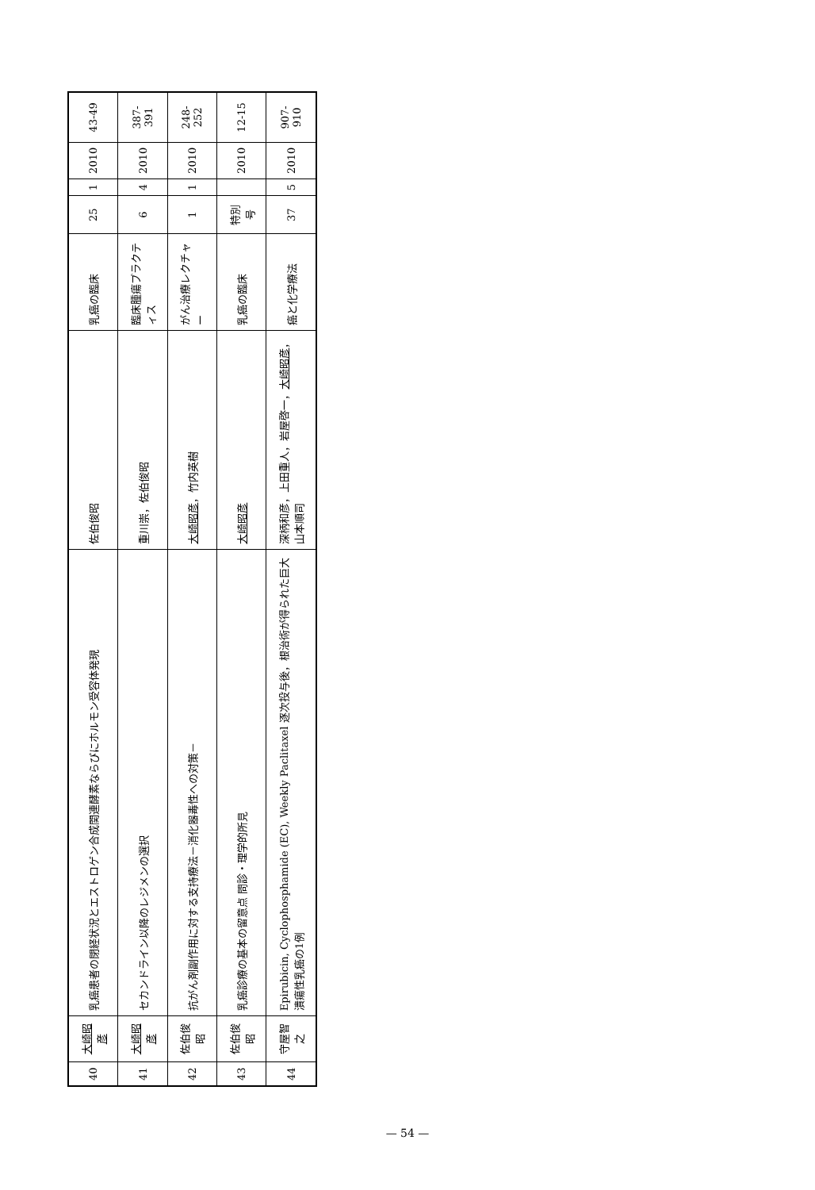| 40 | 大崎昭彦 | 乳癌患者の閉経状況とエストロゲン合成関連酵素ならびにホルモン受容体発現 | 佐伯俊昭 | 乳癌の臨床 | 25 | 1 | 2010 | 43-49 |
| 41 | 大崎昭彦 | セカンドライン以降のレジメンの選択 | 重川崇，佐伯俊昭 | 臨床腫瘍プラクティス | 6 | 4 | 2010 | 387-391 |
| 42 | 佐伯俊昭 | 抗がん剤副作用に対する支持療法－消化器毒性への対策－ | 大崎昭彦 ，竹内英樹 | がん治療レクチャー | 1 | 1 | 2010 | 248-252 |
| 43 | 佐伯俊昭 | 乳癌診療の基本の留意点 問診・理学的所見 | 大崎昭彦 | 乳癌の臨床 | 特別号 | | 2010 | 12-15 |
| 44 | 守屋智之 | Epirubicin, Cyclophosphamide (EC), Weekly Paclitaxel 逐次投与後，根治術が得られた巨大潰瘍性乳癌の1例 | 深柄和彦，上田重人，岩屋啓一， 大崎昭彦 ，山本順司 | 癌と化学療法 | 37 | 5 | 2010 | 907-910 |
— 54 —